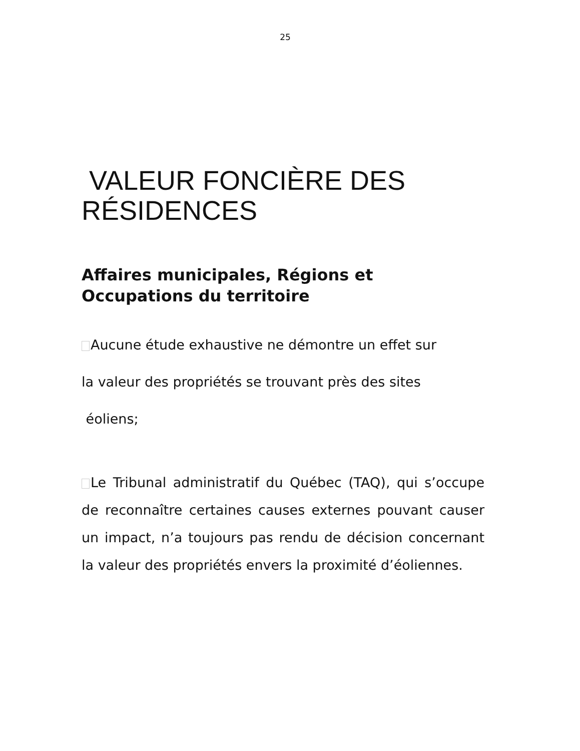25
VALEUR FONCIÈRE DES RÉSIDENCES
Affaires municipales, Régions et Occupations du territoire
Aucune étude exhaustive ne démontre un effet sur
la valeur des propriétés se trouvant près des sites
éoliens;
Le Tribunal administratif du Québec (TAQ), qui s’occupe de reconnaître certaines causes externes pouvant causer un impact, n’a toujours pas rendu de décision concernant la valeur des propriétés envers la proximité d’éoliennes.